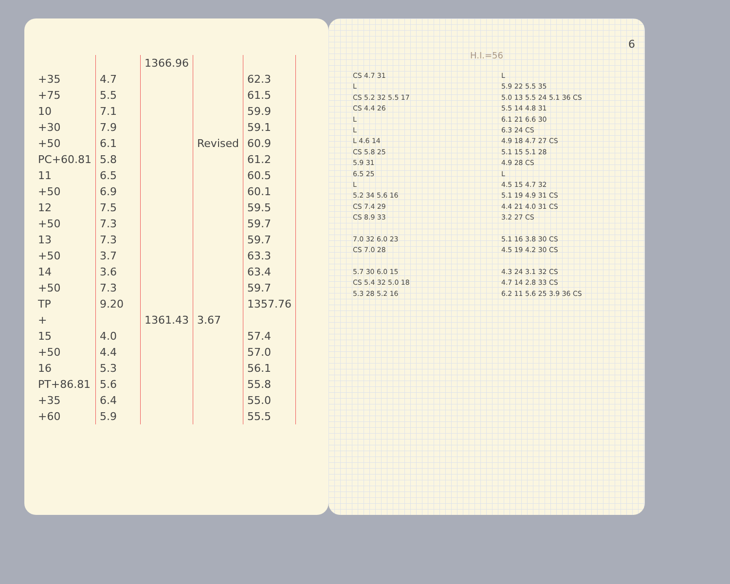| | | 1366.96 | | |
| +35 | 4.7 | | | 62.3 |
| +75 | 5.5 | | | 61.5 |
| 10 | 7.1 | | | 59.9 |
| +30 | 7.9 | | | 59.1 |
| +50 | 6.1 | | Revised | 60.9 |
| PC+60.81 | 5.8 | | | 61.2 |
| 11 | 6.5 | | | 60.5 |
| +50 | 6.9 | | | 60.1 |
| 12 | 7.5 | | | 59.5 |
| +50 | 7.3 | | | 59.7 |
| 13 | 7.3 | | | 59.7 |
| +50 | 3.7 | | | 63.3 |
| 14 | 3.6 | | | 63.4 |
| +50 | 7.3 | | | 59.7 |
| TP | 9.20 | | | 1357.76 |
| + | | 1361.43 | 3.67 | |
| 15 | 4.0 | | | 57.4 |
| +50 | 4.4 | | | 57.0 |
| 16 | 5.3 | | | 56.1 |
| PT+86.81 | 5.6 | | | 55.8 |
| +35 | 6.4 | | | 55.0 |
| +60 | 5.9 | | | 55.5 |
6
H.I.=56
CS 4.7 31
L
CS 5.2 32 5.5 17
CS 4.4 26
L
L
L 4.6 14
CS 5.8 25
5.9 31
6.5 25
L
5.2 34 5.6 16
CS 7.4 29
CS 8.9 33
7.0 32 6.0 23
CS 7.0 28
5.7 30 6.0 15
CS 5.4 32 5.0 18
5.3 28 5.2 16
L
5.9 22 5.5 35
5.0 13 5.5 24 5.1 36 CS
5.5 14 4.8 31
6.1 21 6.6 30
6.3 24 CS
4.9 18 4.7 27 CS
5.1 15 5.1 28
4.9 28 CS
L
4.5 15 4.7 32
5.1 19 4.9 31 CS
4.4 21 4.0 31 CS
3.2 27 CS
5.1 16 3.8 30 CS
4.5 19 4.2 30 CS
4.3 24 3.1 32 CS
4.7 14 2.8 33 CS
6.2 11 5.6 25 3.9 36 CS